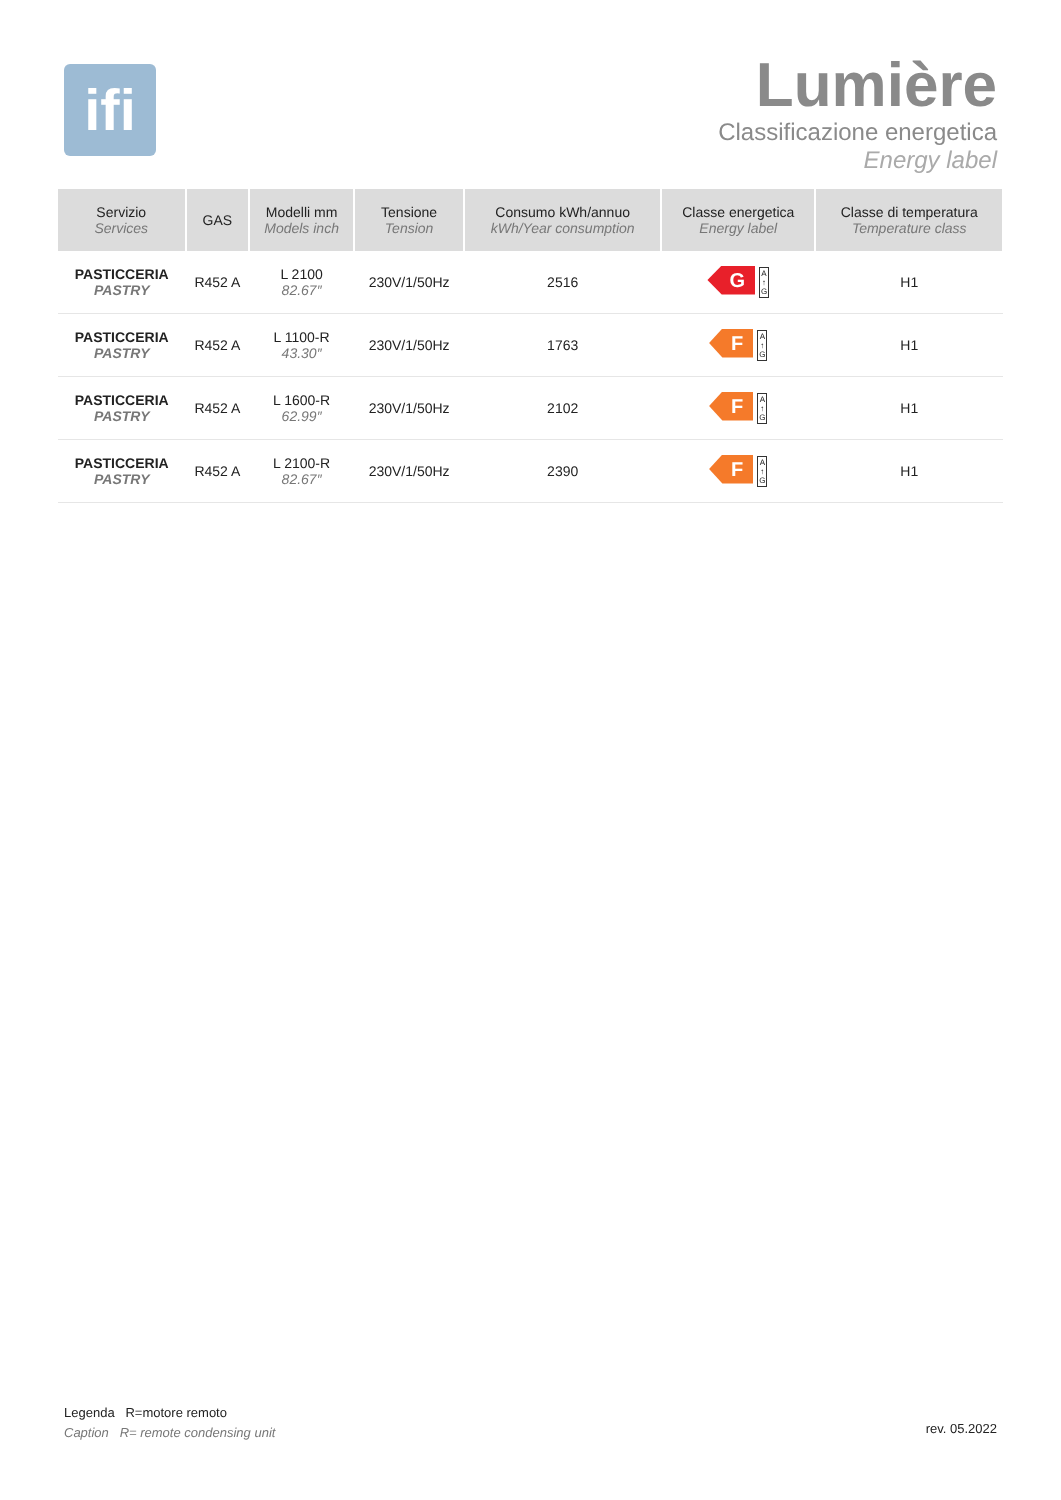ifi
Lumière
Classificazione energetica
Energy label
| Servizio Services | GAS | Modelli mm Models inch | Tensione Tension | Consumo kWh/annuo kWh/Year consumption | Classe energetica Energy label | Classe di temperatura Temperature class |
| --- | --- | --- | --- | --- | --- | --- |
| PASTICCERIA PASTRY | R452 A | L 2100 82.67″ | 230V/1/50Hz | 2516 | G A ↑ G | H1 |
| PASTICCERIA PASTRY | R452 A | L 1100-R 43.30″ | 230V/1/50Hz | 1763 | F A ↑ G | H1 |
| PASTICCERIA PASTRY | R452 A | L 1600-R 62.99″ | 230V/1/50Hz | 2102 | F A ↑ G | H1 |
| PASTICCERIA PASTRY | R452 A | L 2100-R 82.67″ | 230V/1/50Hz | 2390 | F A ↑ G | H1 |
Legenda R=motore remoto
Caption R= remote condensing unit
rev. 05.2022